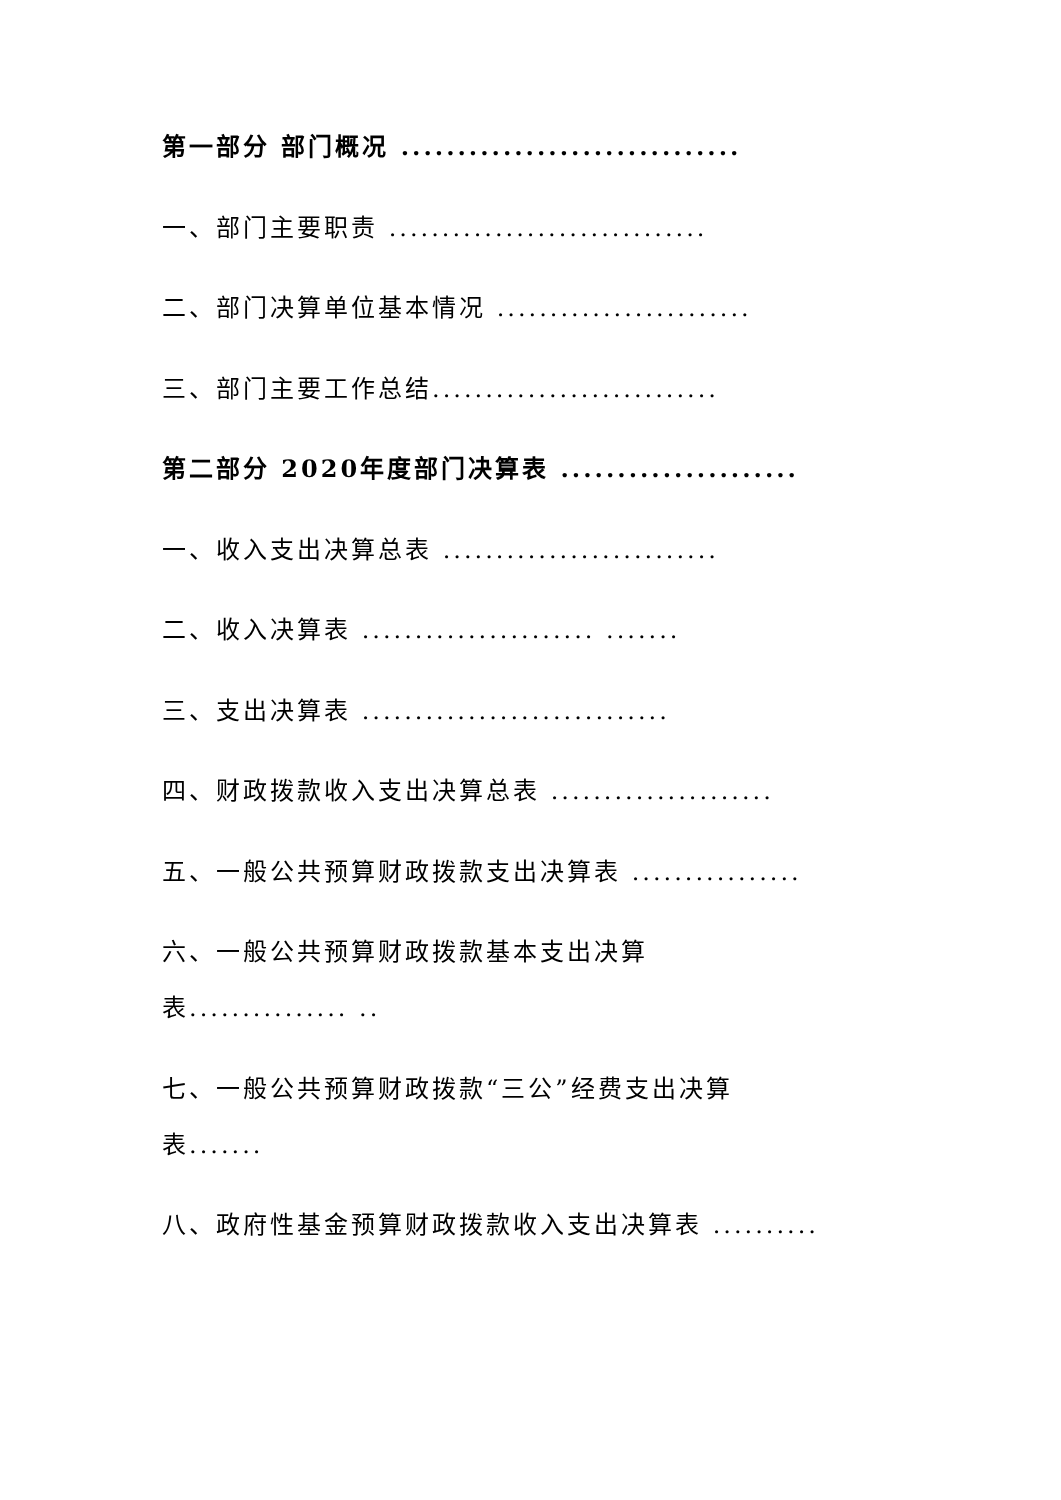第一部分 部门概况 ..............................
一、部门主要职责 ..............................
二、部门决算单位基本情况 ........................
三、部门主要工作总结...........................
第二部分 2020年度部门决算表 .....................
一、收入支出决算总表 ..........................
二、收入决算表 ...................... .......
三、支出决算表 .............................
四、财政拨款收入支出决算总表 .....................
五、一般公共预算财政拨款支出决算表 ................
六、一般公共预算财政拨款基本支出决算
表............... ..
七、一般公共预算财政拨款“三公”经费支出决算
表.......
八、政府性基金预算财政拨款收入支出决算表 ..........